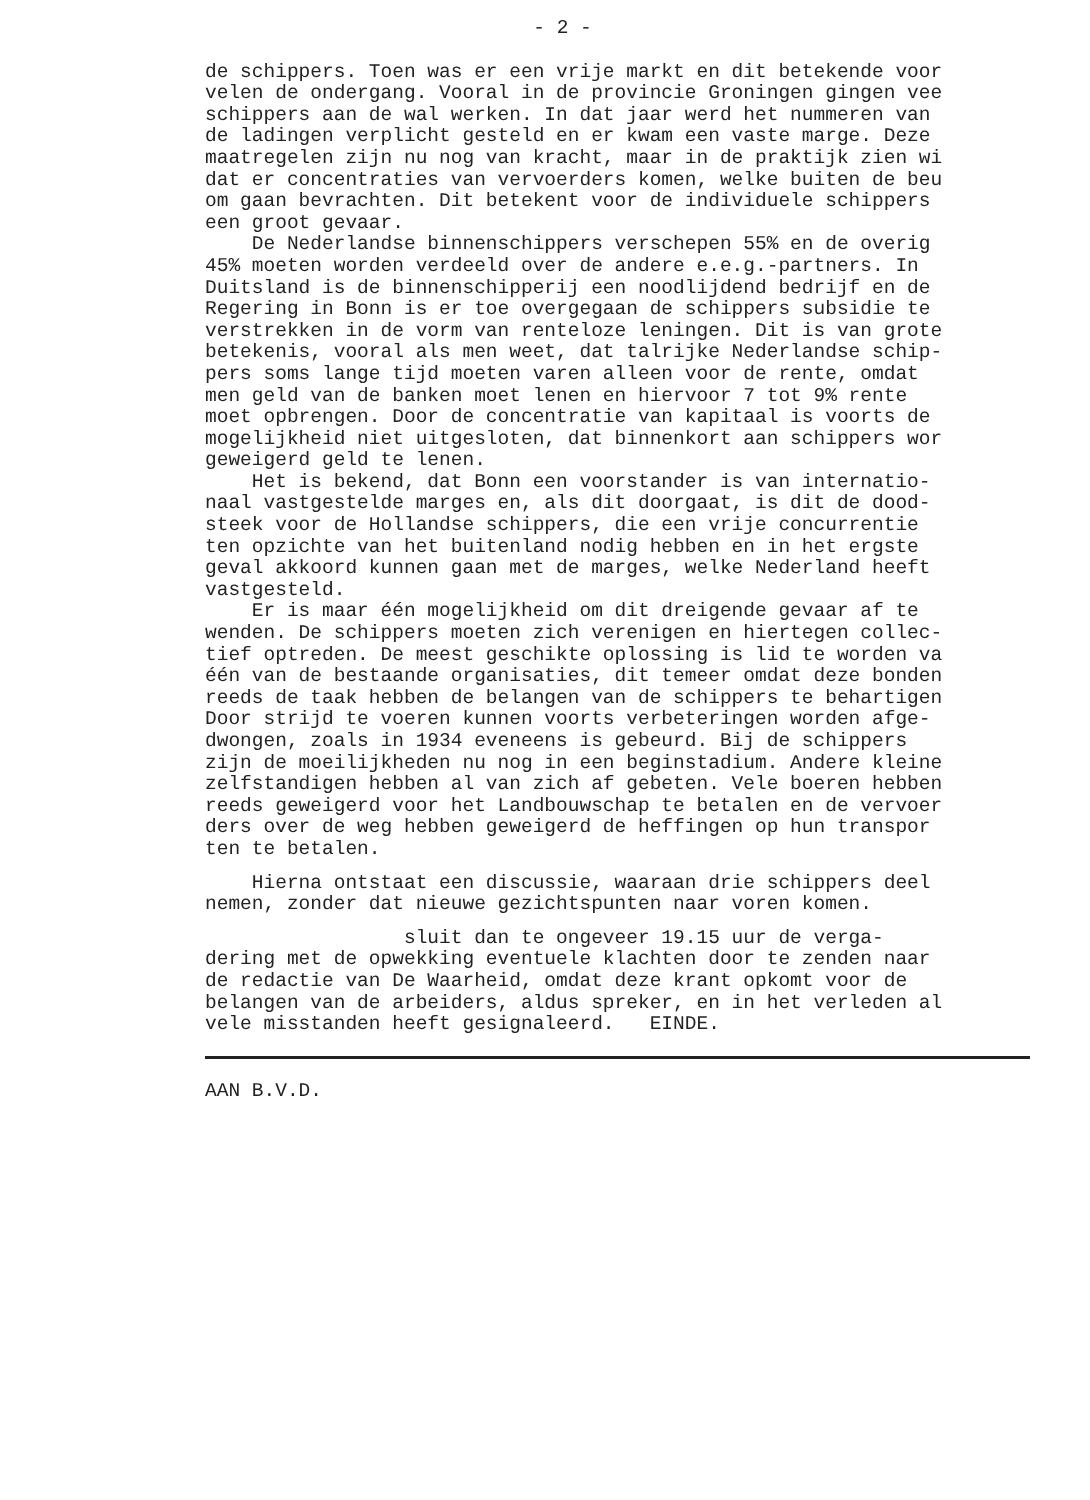- 2 -
de schippers. Toen was er een vrije markt en dit betekende voor velen de ondergang. Vooral in de provincie Groningen gingen vee schippers aan de wal werken. In dat jaar werd het nummeren van de ladingen verplicht gesteld en er kwam een vaste marge. Deze maatregelen zijn nu nog van kracht, maar in de praktijk zien wi dat er concentraties van vervoerders komen, welke buiten de beu om gaan bevrachten. Dit betekent voor de individuele schippers een groot gevaar. De Nederlandse binnenschippers verschepen 55% en de overig 45% moeten worden verdeeld over de andere e.e.g.-partners. In Duitsland is de binnenschipperij een noodlijdend bedrijf en de Regering in Bonn is er toe overgegaan de schippers subsidie te verstrekken in de vorm van renteloze leningen. Dit is van grote betekenis, vooral als men weet, dat talrijke Nederlandse schip- pers soms lange tijd moeten varen alleen voor de rente, omdat men geld van de banken moet lenen en hiervoor 7 tot 9% rente moet opbrengen. Door de concentratie van kapitaal is voorts de mogelijkheid niet uitgesloten, dat binnenkort aan schippers wor geweigerd geld te lenen. Het is bekend, dat Bonn een voorstander is van internatio- naal vastgestelde marges en, als dit doorgaat, is dit de dood- steek voor de Hollandse schippers, die een vrije concurrentie ten opzichte van het buitenland nodig hebben en in het ergste geval akkoord kunnen gaan met de marges, welke Nederland heeft vastgesteld. Er is maar één mogelijkheid om dit dreigende gevaar af te wenden. De schippers moeten zich verenigen en hiertegen collec- tief optreden. De meest geschikte oplossing is lid te worden va één van de bestaande organisaties, dit temeer omdat deze bonden reeds de taak hebben de belangen van de schippers te behartigen Door strijd te voeren kunnen voorts verbeteringen worden afge- dwongen, zoals in 1934 eveneens is gebeurd. Bij de schippers zijn de moeilijkheden nu nog in een beginstadium. Andere kleine zelfstandigen hebben al van zich af gebeten. Vele boeren hebben reeds geweigerd voor het Landbouwschap te betalen en de vervoer ders over de weg hebben geweigerd de heffingen op hun transpor ten te betalen.
Hierna ontstaat een discussie, waaraan drie schippers deel nemen, zonder dat nieuwe gezichtspunten naar voren komen.
sluit dan te ongeveer 19.15 uur de verga- dering met de opwekking eventuele klachten door te zenden naar de redactie van De Waarheid, omdat deze krant opkomt voor de belangen van de arbeiders, aldus spreker, en in het verleden al vele misstanden heeft gesignaleerd. EINDE.
AAN B.V.D.